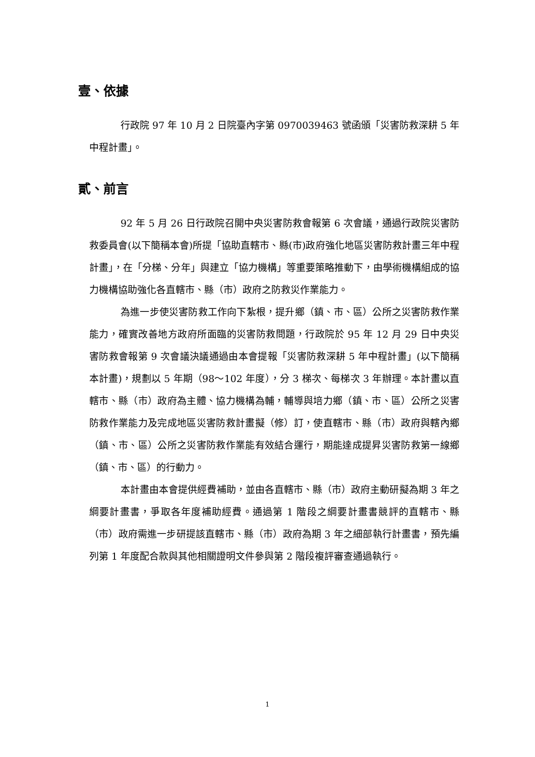壹、依據
行政院 97 年 10 月 2 日院臺內字第 0970039463 號函頒「災害防救深耕 5 年中程計畫」。
貳、前言
92 年 5 月 26 日行政院召開中央災害防救會報第 6 次會議，通過行政院災害防救委員會(以下簡稱本會)所提「協助直轄市、縣(市)政府強化地區災害防救計畫三年中程計畫」，在「分梯、分年」與建立「協力機構」等重要策略推動下，由學術機構組成的協力機構協助強化各直轄市、縣（市）政府之防救災作業能力。
為進一步使災害防救工作向下紮根，提升鄉（鎮、市、區）公所之災害防救作業能力，確實改善地方政府所面臨的災害防救問題，行政院於 95 年 12 月 29 日中央災害防救會報第 9 次會議決議通過由本會提報「災害防救深耕 5 年中程計畫」(以下簡稱本計畫)，規劃以 5 年期（98～102 年度），分 3 梯次、每梯次 3 年辦理。本計畫以直轄市、縣（市）政府為主體、協力機構為輔，輔導與培力鄉（鎮、市、區）公所之災害防救作業能力及完成地區災害防救計畫擬（修）訂，使直轄市、縣（市）政府與轄內鄉（鎮、市、區）公所之災害防救作業能有效結合運行，期能達成提昇災害防救第一線鄉（鎮、市、區）的行動力。
本計畫由本會提供經費補助，並由各直轄市、縣（市）政府主動研擬為期 3 年之綱要計畫書，爭取各年度補助經費。通過第 1 階段之綱要計畫書競評的直轄市、縣（市）政府需進一步研提該直轄市、縣（市）政府為期 3 年之細部執行計畫書，預先編列第 1 年度配合款與其他相關證明文件參與第 2 階段複評審查通過執行。
1